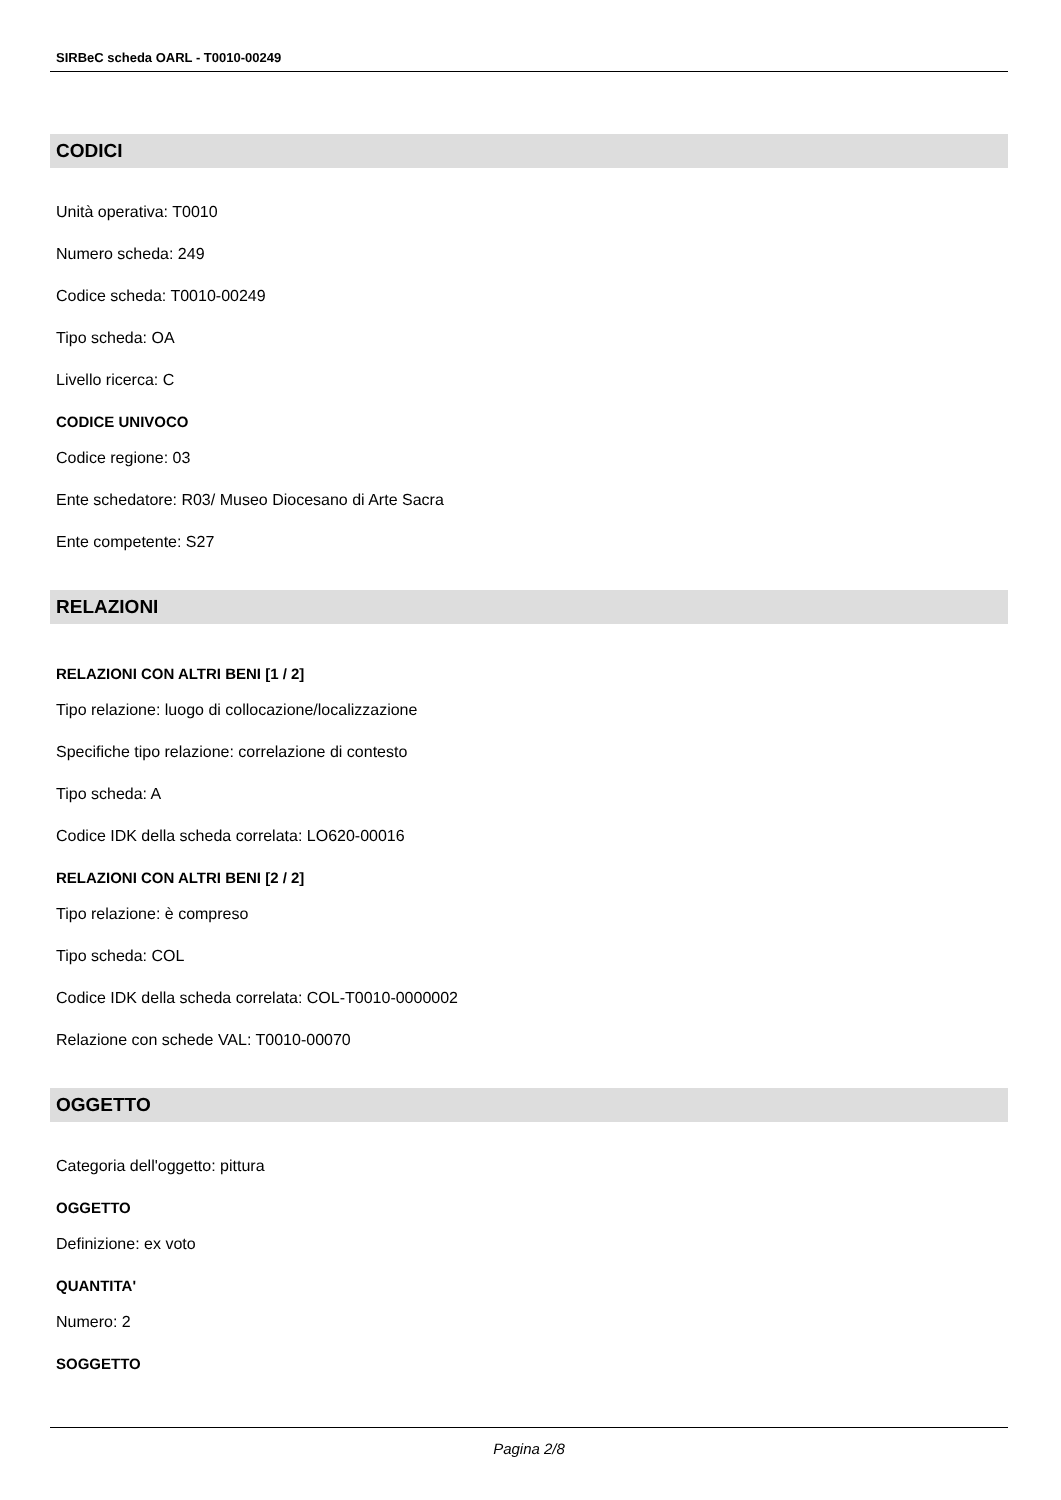SIRBeC scheda OARL - T0010-00249
CODICI
Unità operativa: T0010
Numero scheda: 249
Codice scheda: T0010-00249
Tipo scheda: OA
Livello ricerca: C
CODICE UNIVOCO
Codice regione: 03
Ente schedatore: R03/ Museo Diocesano di Arte Sacra
Ente competente: S27
RELAZIONI
RELAZIONI CON ALTRI BENI [1 / 2]
Tipo relazione: luogo di collocazione/localizzazione
Specifiche tipo relazione: correlazione di contesto
Tipo scheda: A
Codice IDK della scheda correlata: LO620-00016
RELAZIONI CON ALTRI BENI [2 / 2]
Tipo relazione: è compreso
Tipo scheda: COL
Codice IDK della scheda correlata: COL-T0010-0000002
Relazione con schede VAL: T0010-00070
OGGETTO
Categoria dell'oggetto: pittura
OGGETTO
Definizione: ex voto
QUANTITA'
Numero: 2
SOGGETTO
Pagina 2/8